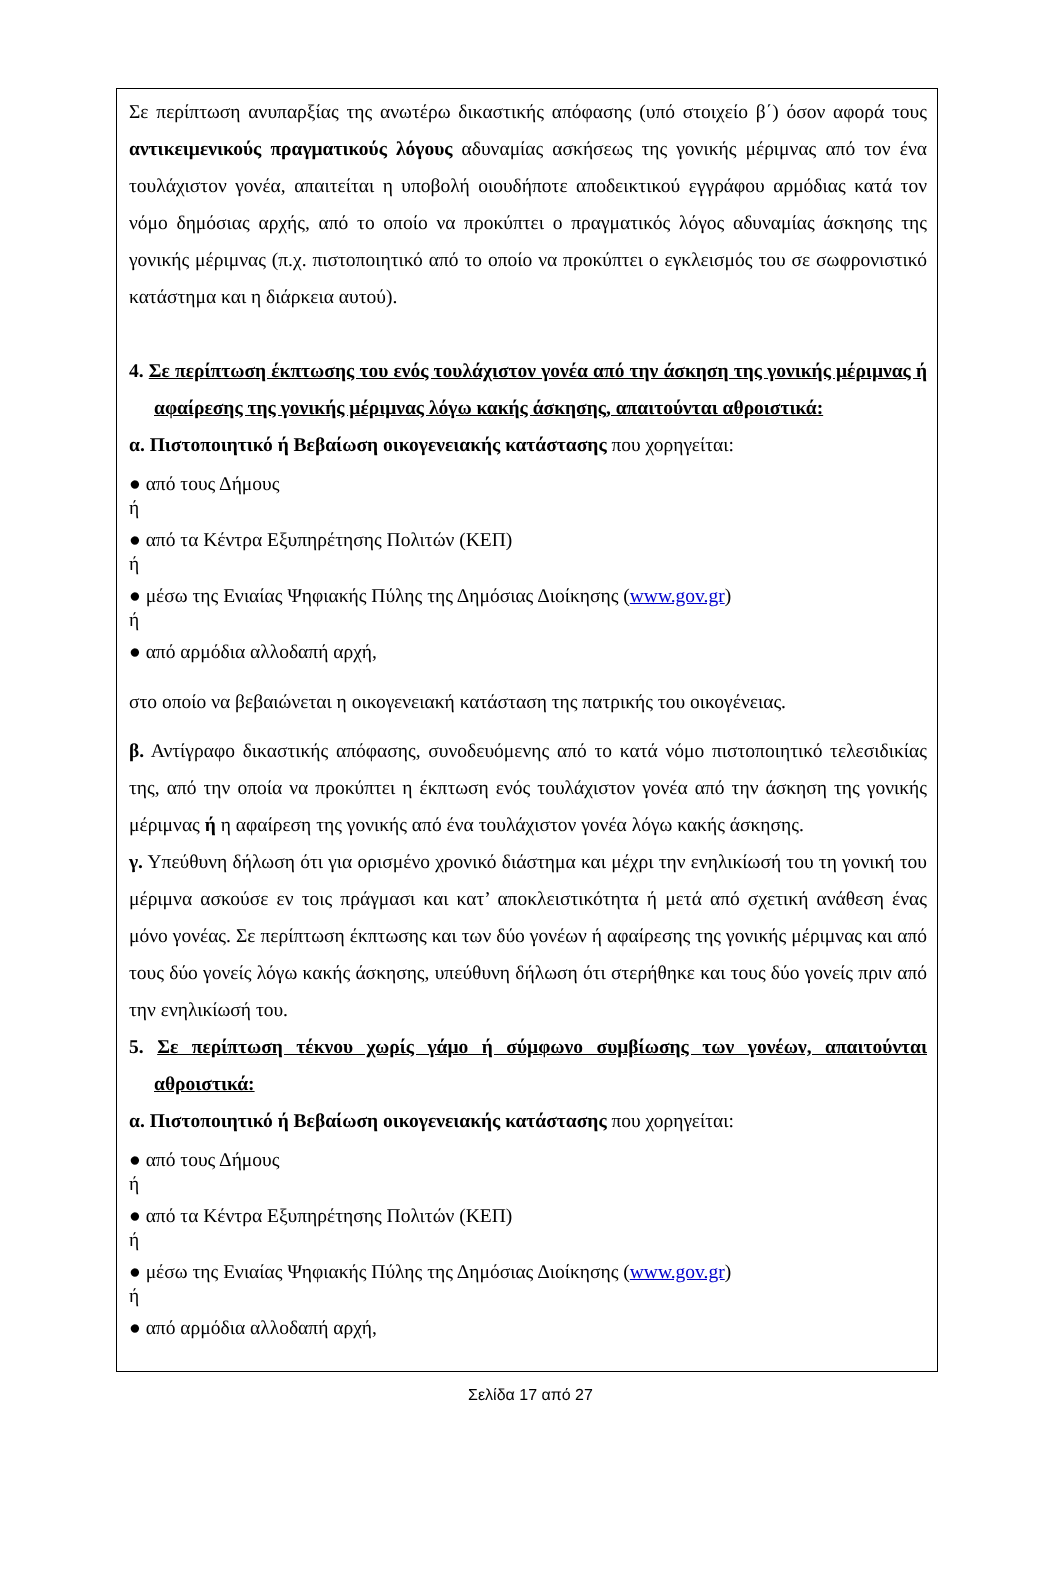Σε περίπτωση ανυπαρξίας της ανωτέρω δικαστικής απόφασης (υπό στοιχείο β΄) όσον αφορά τους αντικειμενικούς πραγματικούς λόγους αδυναμίας ασκήσεως της γονικής μέριμνας από τον ένα τουλάχιστον γονέα, απαιτείται η υποβολή οιουδήποτε αποδεικτικού εγγράφου αρμόδιας κατά τον νόμο δημόσιας αρχής, από το οποίο να προκύπτει ο πραγματικός λόγος αδυναμίας άσκησης της γονικής μέριμνας (π.χ. πιστοποιητικό από το οποίο να προκύπτει ο εγκλεισμός του σε σωφρονιστικό κατάστημα και η διάρκεια αυτού).
4. Σε περίπτωση έκπτωσης του ενός τουλάχιστον γονέα από την άσκηση της γονικής μέριμνας ή αφαίρεσης της γονικής μέριμνας λόγω κακής άσκησης, απαιτούνται αθροιστικά:
α. Πιστοποιητικό ή Βεβαίωση οικογενειακής κατάστασης που χορηγείται:
● από τους Δήμους
ή
● από τα Κέντρα Εξυπηρέτησης Πολιτών (ΚΕΠ)
ή
● μέσω της Ενιαίας Ψηφιακής Πύλης της Δημόσιας Διοίκησης (www.gov.gr)
ή
● από αρμόδια αλλοδαπή αρχή,
στο οποίο να βεβαιώνεται η οικογενειακή κατάσταση της πατρικής του οικογένειας.
β. Αντίγραφο δικαστικής απόφασης, συνοδευόμενης από το κατά νόμο πιστοποιητικό τελεσιδικίας της, από την οποία να προκύπτει η έκπτωση ενός τουλάχιστον γονέα από την άσκηση της γονικής μέριμνας ή η αφαίρεση της γονικής από ένα τουλάχιστον γονέα λόγω κακής άσκησης.
γ. Υπεύθυνη δήλωση ότι για ορισμένο χρονικό διάστημα και μέχρι την ενηλικίωσή του τη γονική του μέριμνα ασκούσε εν τοις πράγμασι και κατ’ αποκλειστικότητα ή μετά από σχετική ανάθεση ένας μόνο γονέας. Σε περίπτωση έκπτωσης και των δύο γονέων ή αφαίρεσης της γονικής μέριμνας και από τους δύο γονείς λόγω κακής άσκησης, υπεύθυνη δήλωση ότι στερήθηκε και τους δύο γονείς πριν από την ενηλικίωσή του.
5. Σε περίπτωση τέκνου χωρίς γάμο ή σύμφωνο συμβίωσης των γονέων, απαιτούνται αθροιστικά:
α. Πιστοποιητικό ή Βεβαίωση οικογενειακής κατάστασης που χορηγείται:
● από τους Δήμους
ή
● από τα Κέντρα Εξυπηρέτησης Πολιτών (ΚΕΠ)
ή
● μέσω της Ενιαίας Ψηφιακής Πύλης της Δημόσιας Διοίκησης (www.gov.gr)
ή
● από αρμόδια αλλοδαπή αρχή,
Σελίδα 17 από 27